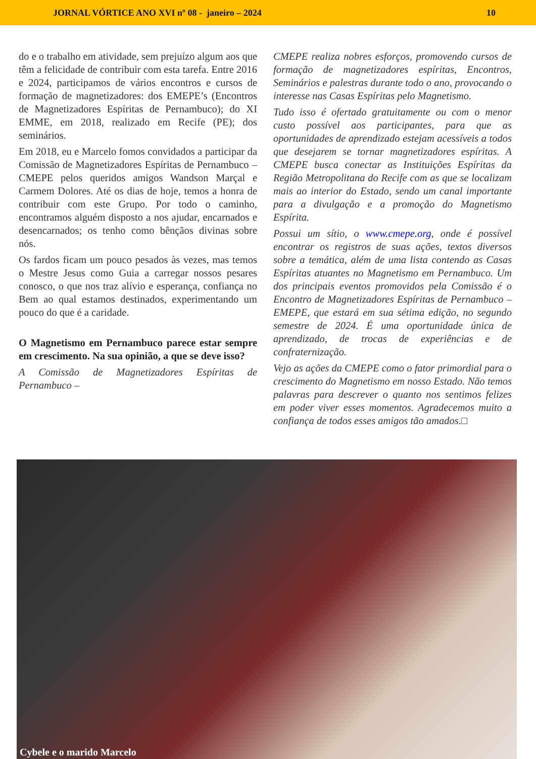JORNAL VÓRTICE ANO XVI nº 08 - janeiro – 2024 10
do e o trabalho em atividade, sem prejuízo algum aos que têm a felicidade de contribuir com esta tarefa. Entre 2016 e 2024, participamos de vários encontros e cursos de formação de magnetizadores: dos EMEPE’s (Encontros de Magnetizadores Espíritas de Pernambuco); do XI EMME, em 2018, realizado em Recife (PE); dos seminários.
Em 2018, eu e Marcelo fomos convidados a participar da Comissão de Magnetizadores Espíritas de Pernambuco – CMEPE pelos queridos amigos Wandson Marçal e Carmem Dolores. Até os dias de hoje, temos a honra de contribuir com este Grupo. Por todo o caminho, encontramos alguém disposto a nos ajudar, encarnados e desencarnados; os tenho como bênçãos divinas sobre nós.
Os fardos ficam um pouco pesados às vezes, mas temos o Mestre Jesus como Guia a carregar nossos pesares conosco, o que nos traz alívio e esperança, confiança no Bem ao qual estamos destinados, experimentando um pouco do que é a caridade.
O Magnetismo em Pernambuco parece estar sempre em crescimento. Na sua opinião, a que se deve isso?
A Comissão de Magnetizadores Espíritas de Pernambuco –
CMEPE realiza nobres esforços, promovendo cursos de formação de magnetizadores espíritas, Encontros, Seminários e palestras durante todo o ano, provocando o interesse nas Casas Espíritas pelo Magnetismo.
Tudo isso é ofertado gratuitamente ou com o menor custo possível aos participantes, para que as oportunidades de aprendizado estejam acessíveis a todos que desejarem se tornar magnetizadores espíritas. A CMEPE busca conectar as Instituições Espíritas da Região Metropolitana do Recife com as que se localizam mais ao interior do Estado, sendo um canal importante para a divulgação e a promoção do Magnetismo Espírita.
Possui um sítio, o www.cmepe.org, onde é possível encontrar os registros de suas ações, textos diversos sobre a temática, além de uma lista contendo as Casas Espíritas atuantes no Magnetismo em Pernambuco. Um dos principais eventos promovidos pela Comissão é o Encontro de Magnetizadores Espíritas de Pernambuco – EMEPE, que estará em sua sétima edição, no segundo semestre de 2024. É uma oportunidade única de aprendizado, de trocas de experiências e de confraternização.
Vejo as ações da CMEPE como o fator primordial para o crescimento do Magnetismo em nosso Estado. Não temos palavras para descrever o quanto nos sentimos felizes em poder viver esses momentos. Agradecemos muito a confiança de todos esses amigos tão amados.□
Cybele e o marido Marcelo